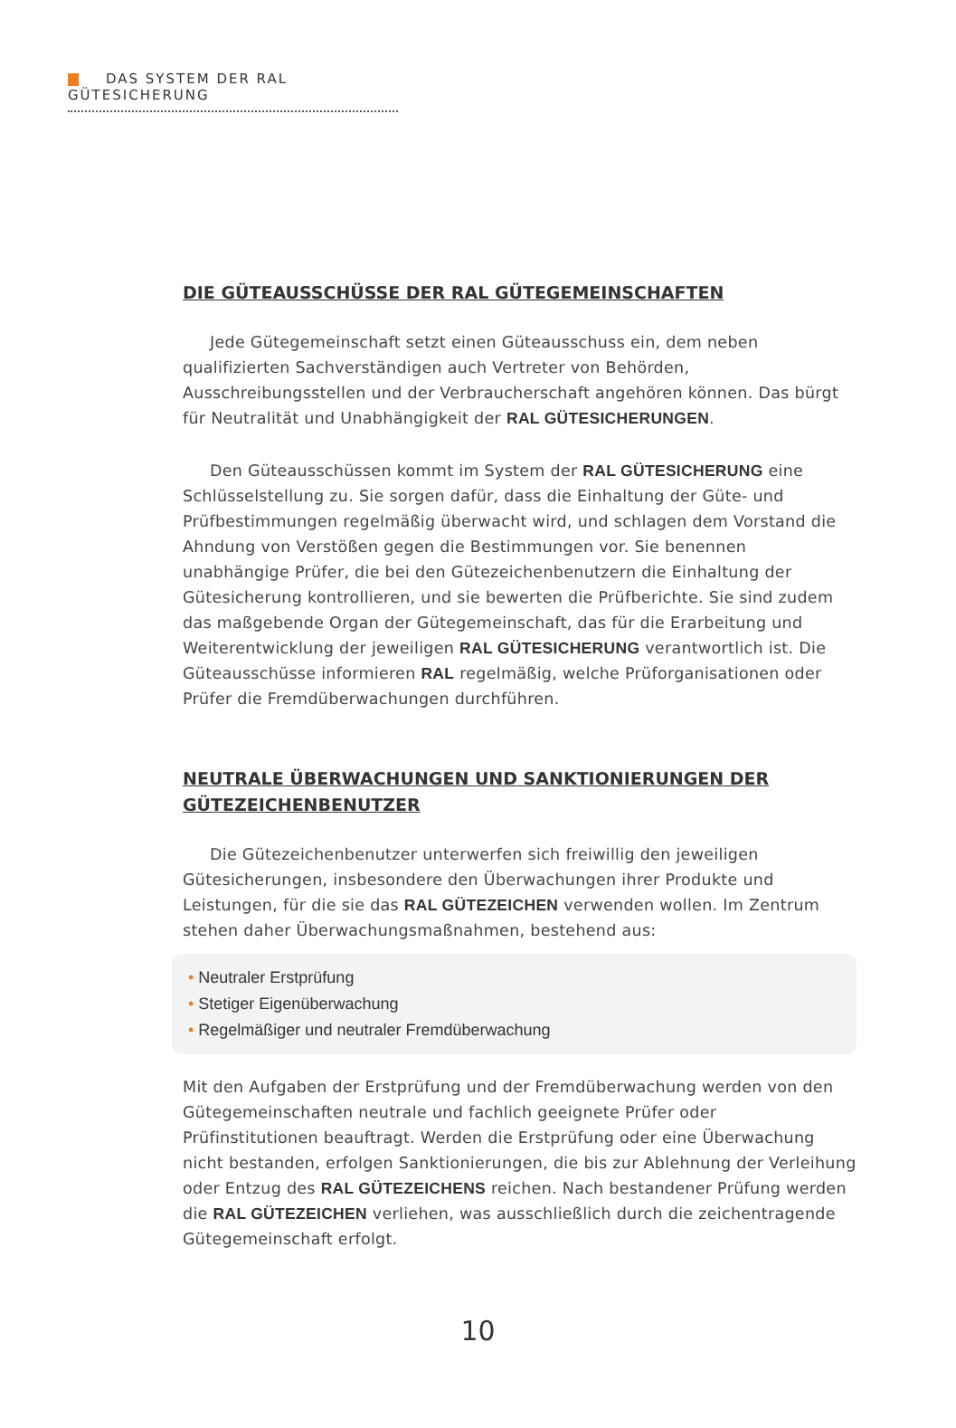DAS SYSTEM DER RAL GÜTESICHERUNG
DIE GÜTEAUSSCHÜSSE DER RAL GÜTEGEMEINSCHAFTEN
Jede Gütegemeinschaft setzt einen Güteausschuss ein, dem neben qualifizierten Sachverständigen auch Vertreter von Behörden, Ausschreibungsstellen und der Verbraucherschaft angehören können. Das bürgt für Neutralität und Unabhängigkeit der RAL GÜTESICHERUNGEN.
Den Güteausschüssen kommt im System der RAL GÜTESICHERUNG eine Schlüsselstellung zu. Sie sorgen dafür, dass die Einhaltung der Güte- und Prüfbestimmungen regelmäßig überwacht wird, und schlagen dem Vorstand die Ahndung von Verstößen gegen die Bestimmungen vor. Sie benennen unabhängige Prüfer, die bei den Gütezeichenbenutzern die Einhaltung der Gütesicherung kontrollieren, und sie bewerten die Prüfberichte. Sie sind zudem das maßgebende Organ der Gütegemeinschaft, das für die Erarbeitung und Weiterentwicklung der jeweiligen RAL GÜTESICHERUNG verantwortlich ist. Die Güteausschüsse informieren RAL regelmäßig, welche Prüforganisationen oder Prüfer die Fremdüberwachungen durchführen.
NEUTRALE ÜBERWACHUNGEN UND SANKTIONIERUNGEN DER GÜTEZEICHENBENUTZER
Die Gütezeichenbenutzer unterwerfen sich freiwillig den jeweiligen Gütesicherungen, insbesondere den Überwachungen ihrer Produkte und Leistungen, für die sie das RAL GÜTEZEICHEN verwenden wollen. Im Zentrum stehen daher Überwachungsmaßnahmen, bestehend aus:
• Neutraler Erstprüfung
• Stetiger Eigenüberwachung
• Regelmäßiger und neutraler Fremdüberwachung
Mit den Aufgaben der Erstprüfung und der Fremdüberwachung werden von den Gütegemeinschaften neutrale und fachlich geeignete Prüfer oder Prüfinstitutionen beauftragt. Werden die Erstprüfung oder eine Überwachung nicht bestanden, erfolgen Sanktionierungen, die bis zur Ablehnung der Verleihung oder Entzug des RAL GÜTEZEICHENS reichen. Nach bestandener Prüfung werden die RAL GÜTEZEICHEN verliehen, was ausschließlich durch die zeichentragende Gütegemeinschaft erfolgt.
10